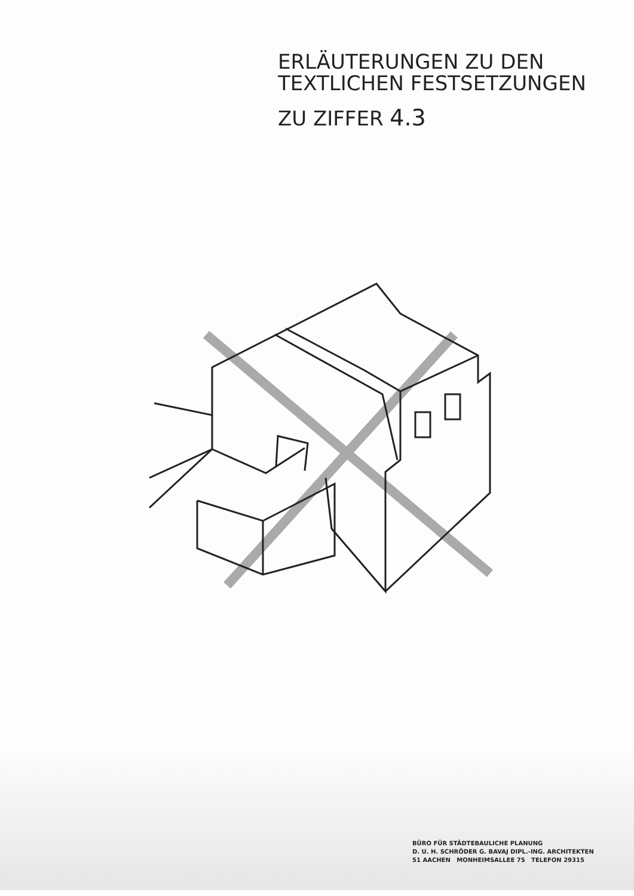ERLÄUTERUNGEN ZU DEN
TEXTLICHEN FESTSETZUNGEN
ZU ZIFFER 4.3
BÜRO FÜR STÄDTEBAULICHE PLANUNG
D. U. H. SCHRÖDER G. BAVAJ DIPL.-ING. ARCHITEKTEN
51 AACHEN MONHEIMSALLEE 75 TELEFON 29315